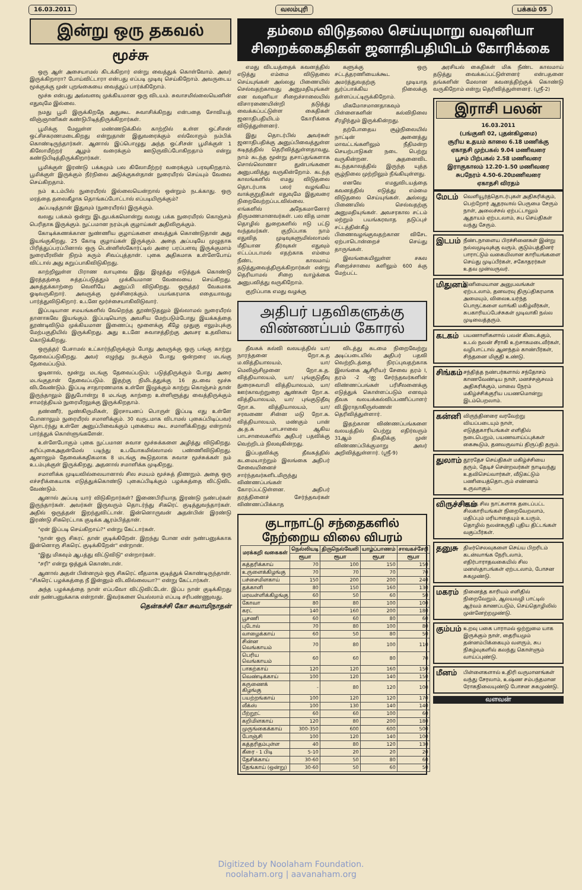16.03.2011 வலம்புரி பக்கம் 05
இன்று ஒரு தகவல்
மூச்சு
ஒரு ஆள் அசையாமல் கிடக்கிறார் என்று வைத்துக் கொள்வோம். அவர் இருக்கிறாரா? போய்விட்டாரா என்பது எப்படி முடிவு செய்கிறோம். அவருடைய மூக்குக்கு முன் புறங்கையை வைத்துப் பார்க்கிறோம்.
மூச்சு என்பது அவ்வளவு முக்கியமான ஒரு விடயம். சுவாசமில்லையெனின் எதுவுமே இல்லை.
நமது பூமி இருக்கிறதே அதுகூட சுவாசிக்கிறது என்பதை சோவியத் விஞ்ஞானிகள் கண்டுபிடித்திருக்கிறார்கள்.
பூமிக்கு மேலுள்ள மண்ணடுக்கில் காற்றில் உள்ள ஒட்சிசன் ஒட்சிசகரணமடைகிறது என்றுதான் இதுவரைக்கும் எல்லோரும் நம்பிக் கொண்டிருந்தார்கள். ஆனால் இப்பொழுது அந்த ஒட்சிசன் பூமிக்குள் 1 கிலோமீற்றர் ஆழம் வரைக்கும் ஊடுருவிப்போகிறதாம் என்று கண்டுபிடித்திருக்கிறார்கள்.
பூமிக்குள் இரண்டு பக்கமும் பல கிலோமீற்றர் வரைக்கும் பரவுகிறதாம். பூமிக்குள் இருக்கும் நீர்நிலை அடுக்குகள்தான் நுரையீரல் செய்யும் வேலை செய்கிறதாம்.
நம் உடம்பில் நுரையீரல் இல்லையென்றால் ஒன்றும் நடக்காது. ஒரு மரத்தை தலைகீழாக தொங்கப்போட்டால் எப்படியிருக்கும்?
அப்படித்தான் இதுவும் (நுரையீரல்) இருக்கும்.
வலது பக்கம் ஒன்று இடதுபக்கமொன்று வலது பக்க நுரையீரல் கொஞ்சம் பெரிதாக இருக்கும். நுட்பமான நரம்புக் குழாய்கள் அதிலிருக்கும்.
கோடிக்கணக்கான நுண்ணிய குழாய்களை வைத்துக் கொண்டுதான் அது இயங்குகிறது. 25 கோடி குழாய்கள் இருக்கும். அதை அப்படியே முழுதாக பிரித்துப்பரப்பினால் ஒரு டென்னிஸ்கோர்ட்டில் அரை பரப்பளவு இருக்குமாம் நுரையீரலின் நிறம் கரும் சிவப்புத்தான். புகை அதிகமாக உள்ளேபோய் விட்டால் அது கறுப்பாகிவிடுகிறது.
காற்றிலுள்ள பிராண வாயுவை இது இழுத்து எடுத்துக் கொண்டு இரத்தத்தை சுத்தப்படுத்தும் முக்கியமான வேலையை செய்கிறது. அசுத்தக்காற்றை வெளியே அனுப்பி விடுகிறது. ஒருத்தர் வேகமாக ஓடிவருகிறார். அவருக்கு மூச்சிரைக்கும். பயங்கரமாக எதையாவது பார்த்துவிடுகிறார். உடனே மூர்ச்சையாகிவிடுவார்.
இப்படியான சமயங்களில் வேறெந்த தூண்டுதலும் இல்லாமல் நுரையீரல் தானாகவே இயங்கும். இப்படியொரு அவசிய மேற்படும்போது இயக்கத்தை தூண்டிவிடும் முக்கியமான இணைப்பு மூளைக்கு கீழே முதுகு எலும்புக்கு மேற்பகுதியில் இருக்கிறது. அது உடனே சுவாசத்திற்கு அவசர உதவியை கொடுக்கிறது.
ஒருத்தர் பேசாமல் உட்கார்ந்திருக்கும் போது அவருக்கு ஒரு பங்கு காற்று தேவைப்படுகிறது. அவர் எழுந்து நடக்கும் போது ஒன்றரை மடங்கு தேவைப்படும்.
ஓடினால், மூன்று மடங்கு தேவைப்படும்; படுத்திருக்கும் போது அரை மடங்குதான் தேவைப்படும். இதற்கு நிமிடத்துக்கு 16 தடவை மூச்சு விடவேண்டும். இப்படி சாதாரணமாக உள்ளே இழுக்கும் காற்று கொஞ்சம் தான் இருந்தாலும் இதுபோன்று 8 மடங்கு காற்றை உள்ளிளுத்து வைத்திருக்கும் சாமர்த்தியம் நுரையீரலுக்கு இருக்கிறதாம்.
தண்ணீர், நுண்கிருமிகள், இரசாயனப் பொருள் இப்படி எது உள்ளே போனாலும் நுரையீரல் சமாளிக்கும். 30 வருடமாக விடாமல் புகைப்பிடிப்பவர் தொடர்ந்து உள்ளே அனுப்பிவைக்கும் புகையை கூட சமாளிக்கிறது என்றால் பார்த்துக் கொள்ளுங்களேன்.
உள்ளேபோகும் புகை நுட்பமான சுவாச மூச்சுக்களை அழித்து விடுகிறது. கரிப்புகைஅதன்மேல் படிந்து உபயோகமில்லாமல் பண்ணிவிடுகிறது. ஆனாலும் தேவைக்கதிகமாக 8 மடங்கு கூடுதலாக சுவாச மூச்சுக்கள் நம் உடம்புக்குள் இருக்கிறது. அதனால் சமாளிக்க முடிகிறது.
சமாளிக்க முடியவில்லையானால் சில சமயம் மூச்சுத் திணறும். அதை ஒரு எச்சரிக்கையாக எடுத்துக்கொண்டு புகைப்பிடிக்கும் பழக்கத்தை விட்டுவிட வேண்டும்.
ஆனால் அப்படி யார் விடுகிறார்கள்? இணைபிரியாத இரண்டு நண்பர்கள் இருந்தார்கள். அவர்கள் இருவரும் தொடர்ந்து சிகரெட் குடித்துவந்தார்கள். அதில் ஒருத்தன் இறந்துவிட்டான். இன்னொருவன் அதன்பின் இரண்டு இரண்டு சிகரெட்டாக குடிக்க ஆரம்பித்தான்.
"ஏன் இப்படி செய்கிறாய்?" என்று கேட்டார்கள்.
"நான் ஒரு சிகரட் தான் குடிக்கிறேன். இறந்து போன என் நண்பனுக்காக இன்னொரு சிகரெட் குடிக்கிறேன்" என்றான்.
"இது மிகவும் ஆபத்து விட்டுவிடு" என்றார்கள்.
"சரி" என்று ஒத்துக் கொண்டான்.
ஆனால் அதன் பின்னரும் ஒரு சிகரெட் வீதமாக குடித்துக் கொண்டிருந்தான். ''சிகரெட் பழக்கத்தை நீ இன்னும் விடவில்லையா?'' என்று கேட்டார்கள்.
அந்த பழக்கத்தை நான் எப்பவோ விட்டுவிட்டேன். இப்ப நான் குடிக்கிறது என் நண்பனுக்காக என்றான். இவர்களை யெல்லாம் எப்படி சரிபண்ணுவது.
தென்கச்சி கோ சுவாமிநாதன்
தம்மை விடுதலை செய்யுமாறு வவுனியா
சிறைக்கைதிகள் ஜனாதிபதியிடம் கோரிக்கை
எமது விடயத்தைக் கவனத்தில் எடுத்து எம்மை விடுதலை செய்யுங்கள் அல்லது பிணையில் செல்வதற்காவது அனுமதியுங்கள் என வவுனியா சிறைச்சாலையில் விசாரணையின்றி தடுத்து வைக்கப்பட்டுள்ள கைதிகள் ஜனாதிபதியிடம் கோரிக்கை விடுத்துள்ளனர்.
இது தொடர்பில் அவர்கள் ஜனாதிபதிக்கு அனுப்பிவைத்துள்ள கடிதத்தில் தெரிவித்துள்ளதாவது, நாம் கடந்த மூன்று தசாப்தங்களாக சொல்லொணா துன்பங்களை அனுபவித்து வருகின்றோம். கடந்த காலங்களில் எமது விடுதலை தொடர்பாக பலர் வழங்கிய வாக்குறுதிகள் எதுவுமே இதுவரை நிறைவேற்றப்படவில்லை. எங்களில் அநேகமானோர் திருமணமானவர்கள். பல வித மான தொழில் துறைகளில் ஈடு பட்டு வந்தவர்கள். குறிப்பாக நாம் எதுவித முடிவுகளுமில்லாமல் மீதியான தீர்வுகள் எதுவும் எட்டப்படாமல் எதற்காக எம்மை நீண்ட காலமாய் தடுத்துவைத்திருக்கிறார்கள் என்று தெரியாமல் சிறை வாழ்க்கை அனுபவித்து வருகிறோம்.
குறிப்பாக எமது வழக்கு
களுக்கு ஒரு சட்டத்தரணியைக்கூட அமர்த்துவதற்கு முடியாத துர்ப்பாக்கிய நிலைக்கு தள்ளப்பட்டிருக்கிறோம்.
மிகமோசமானதாகவும் பிள்ளைகளின் கல்விநிலை சீரழிந்தும் இருக்கின்றது.
தற்போதைய சூழ்நிலையில் நாட்டின் அனைத்து மாவட்டங்களிலும் நீதிமன்ற செயற்பாடுகள் நடை பெற்று வருகின்றன. அதனைவிட கடந்தகாலத்தில் இருந்த யுத்த சூழ்நிலை முற்றிலும் நீங்கியுள்ளது.
எனவே எமதுவிடயத்தை கவனத்தில் எடுத்து எம்மை விடுதலை செய்யுங்கள். அல்லது பிணையில் செல்வதற்கு அனுமதியுங்கள். அவசரகால சட்டம் மற்றும் பயங்கரவாத தடுப்புச் சட்டத்தின்கீழ் பிணைவழங்குவதற்கான விசேட ஏற்பாடொன்றைச் செய்து தாருங்கள்.
இலங்கையிலுள்ள சகல சிறைச்சாலை களிலும் 600 க்கு மேற்பட்ட
அதிபர் பதவிகளுக்கு
விண்ணப்பம் கோரல்
தீவகக் கல்வி வலயத்தில் யா/நாரந்தனை றோ.க.த ம.வித்தியாலயம், யா/மெலிஞ்சிமுனை றோ.க.த. வித்தியாலயம், யா/ புங்குடுதீவு துரைசுவாமி வித்தியாலயம், யா/ ஊர்காவற்றுறை ஆண்கள் றோ.க. வித்தியாலயம், யா/ புங்குடுதீவு றோ.க. வித்தியாலயம், யா/ சரவணை சின்ன மடு றோ.க. வித்தியாலயம், மண்கும் பான் அ.த.க பாடசாலை ஆகிய பாடசாலைகளில் அதிபர் பதவிக்கு வெற்றிடம் நிலவுகின்றது.
இப்பதவிக்கு தீவகத்தில் கடமையாற்றும் இலங்கை அதிபர் சேவையினைச் சார்ந்தவர்களிடமிருந்து விண்ணப்பங்கள் கோரப்பட்டுள்ளன. அதிபர் தரத்தினைச் சேர்ந்தவர்கள் விண்ணப்பிக்காத
விடத்து கடமை நிறைவேற்று அடிப்படையில் அதிபர் பதவி வெற்றிடத்தை நிரப்புவதற்காக இலங்கை ஆசிரியர் சேவை தரம் I, தரம் -2 -Iஐ சேர்ந்தவர்களின் விண்ணப்பங்கள் பரிசீலனைக்கு எடுத்துக் கொள்ளப்படும் எனவும் தீவக வலயக்கல்விப்பணிப்பாளர் வி.இராதாகிருஸ்ணன் தெரிவித்துள்ளார்.
இதற்கான விண்ணப்பங்களை வலயத்தில் பெற்று எதிர்வரும் 31ஆம் திகதிக்கு முன் விண்ணப்பிக்குமாறு அவர் அறிவித்துள்ளார். (ஸ்ரீ-9)
குடாநாட்டு சந்தைகளில்
நேற்றைய விலை விபரம்
| மரக்கறி வகைகள் | நெல்லியடி | திருநெல்வேலி | யாழ்ப்பாணம் | சாவகச்சேரி |
| --- | --- | --- | --- | --- |
| | ரூபா | ரூபா | ரூபா | ரூபா |
| கத்தரிக்காய் | 70 | 100 | 150 | 150 |
| உருளைக்கிழங்கு | 70 | 70 | 70 | 70 |
| பச்சைமிளகாய் | 150 | 200 | 200 | 240 |
| தக்காளி | 80 | 150 | 160 | 130 |
| மரவள்ளிக்கிழங்கு | 60 | 50 | 60 | 50 |
| கோவா | 80 | 80 | 100 | 100 |
| கரட் | 140 | 160 | 200 | 180 |
| பூசணி | 60 | 60 | 80 | 60 |
| புடோல் | 70 | 80 | 100 | 80 |
| வாழைக்காய் | 60 | 50 | 80 | 50 |
| சின்ன வெங்காயம் | 70 | 80 | 100 | 110 |
| பெரிய வெங்காயம் | 60 | 60 | 80 | 70 |
| பாகற்காய் | 120 | 120 | 160 | 150 |
| வெண்டிக்காய் | 100 | 120 | 140 | 150 |
| கருணைக் கிழங்கு | - | 80 | 120 | 100 |
| பயற்றங்காய் | 100 | 120 | 120 | 170 |
| லீக்ஸ் | 100 | 130 | 140 | 140 |
| பீற்றூட் | 60 | 60 | 100 | 60 |
| கறிமிளகாய் | 120 | 80 | 200 | 180 |
| முருங்கைக்காய் | 300-350 | 600 | 600 | 500 |
| போஞ்சி | 100 | 120 | 140 | 100 |
| கத்தரிதம்புள்ள | 40 | 80 | 120 | 130 |
| கீரை - 1 பிடி | 5-10 | 20 | 20 | 20 |
| தேசிக்காய் | 30-60 | 50 | 80 | 60 |
| தேங்காய் (ஒன்று) | 30-60 | 50 | 60 | 50 |
அரசியல் கைதிகள் மிக நீண்ட காலமாய் தடுத்து வைக்கப்பட்டுள்ளனர் என்பதனை தங்களின் மேலான கவனத்திற்குக் கொண்டு வருகிறோம் என்று தெரிவித்துள்ளனர். (ஸ்ரீ-2)
இராசி பலன்
16.03.2011
(பங்குனி 02, புதன்கிழமை)
சூரிய உதயம் காலை 6.18 மணிக்கு
ஏகாதசி முற்பகல் 9.04 மணிவரை
பூசம் பிற்பகல் 2.58 மணிவரை
இராகுகாலம் 12.20-1.50 மணிவரை
சுபநேரம் 4.50-6.20மணிவரை
ஏகாதசி விரதம்
மேடம் வெளியூர்த்தொடர்புகள் அதிகரிக்கும், பெற்றோர் ஆதரவால் பெருமை சேரும் நாள், அலைச்சல் ஏற்பட்டாலும் ஆதாயம் ஏற்படலாம், சுப செய்திகள் வந்து சேரும்.
இடபம் நீண்டநாளைய பிரச்சினைகள் இன்று நல்லமுடிவுக்கு வரும், குடும்பத்தினர் பாராட்டும் வகையிலான காரியங்களை செய்து முடிப்பீர்கள், சகோதரர்கள் உதவ முன்வருவர்.
மிதுனம் இனிமையான அனுபவங்கள் ஏற்படலாம், தனவரவு திருப்திகரமாக அமையும், விலைஉயர்ந்த பொருட்களை வாங்கி மகிழ்வீர்கள், சுபகாரியப்பேச்சுகள் முடிவாகி நல்ல முடிவைத்தரும்.
கடகம் பயணாளிகளால் பலன் கிடைக்கும், உடல் நலன் சீராகி உற்சாகமடைவீர்கள், வழிபாட்டால் ஆனந்தம் காண்பீர்கள், சிந்தனை மிகுதி உண்டு.
சிங்கம் சந்தித்த நண்பர்களால் சந்தோசம் காணவேண்டிய நாள், மனச்சஞ்சலம் அதிகரிக்கும், மாலை நேரம் மகிழ்ச்சிக்குரிய பயணமொன்று இடம்பெறலாம்.
கன்னி விருந்தினரை வரவேற்று வியப்படையும் நாள், எடுத்தகாரியங்கள் எளிதில் நடைபெறும், பயணவாய்ப்புக்கள் கைகூடும், தனவருவாய் திருப்தி தரும்.
துலாம் தூரதேச செய்திகள் மகிழ்ச்சியை தரும், தேடிச் சென்றவர்கள் நாடிவந்து உதவிசெய்வார்கள், வீடுகட்டும் பணியைத்தொடரும் எண்ணம் உருவாகும்.
விருச்சிகம் கடந்த சில நாட்களாக தடைப்பட்ட சிலகாரியங்கள் நிறைவேறலாம், மதிப்பும் மரியாதையும் உயரும், தொழில் நலன்கருதி புதிய திட்டங்கள் வகுப்பீர்கள்.
தனுசு திடீர்செலவுகளை செய்ய பிறரிடம் கடன்வாங்க நேரிடலாம், எதிர்பாராதவகையில் சில மனஸ்தாபங்கள் ஏற்படலாம், போசன சுகமுண்டு.
மகரம் நினைத்த காரியம் எளிதில் நிறைவேறும், ஆலயவழி பாட்டில் ஆர்வம் காணப்படும், செய்தொழிலில் முன்னேற்றமுண்டு.
கும்பம் உறவு பகை பாராமல் ஒற்றுமை யாக இருக்கும் நாள், தைரியமும் தன்னம்பிக்கையும் வளரும், சுப நிகழ்வுகளில் கலந்து கொள்ளும் வாய்ப்புண்டு.
மீனம் பிள்ளைகளால் உதிரி வருமானங்கள் வந்து சேரலாம், உஷ்ண சம்பந்தமான ரோகநிலையுண்டு போசன சுகமுண்டு.
வளவன்
Digitized by Noolaham Foundation.
noolaham.org | aavanaham.org